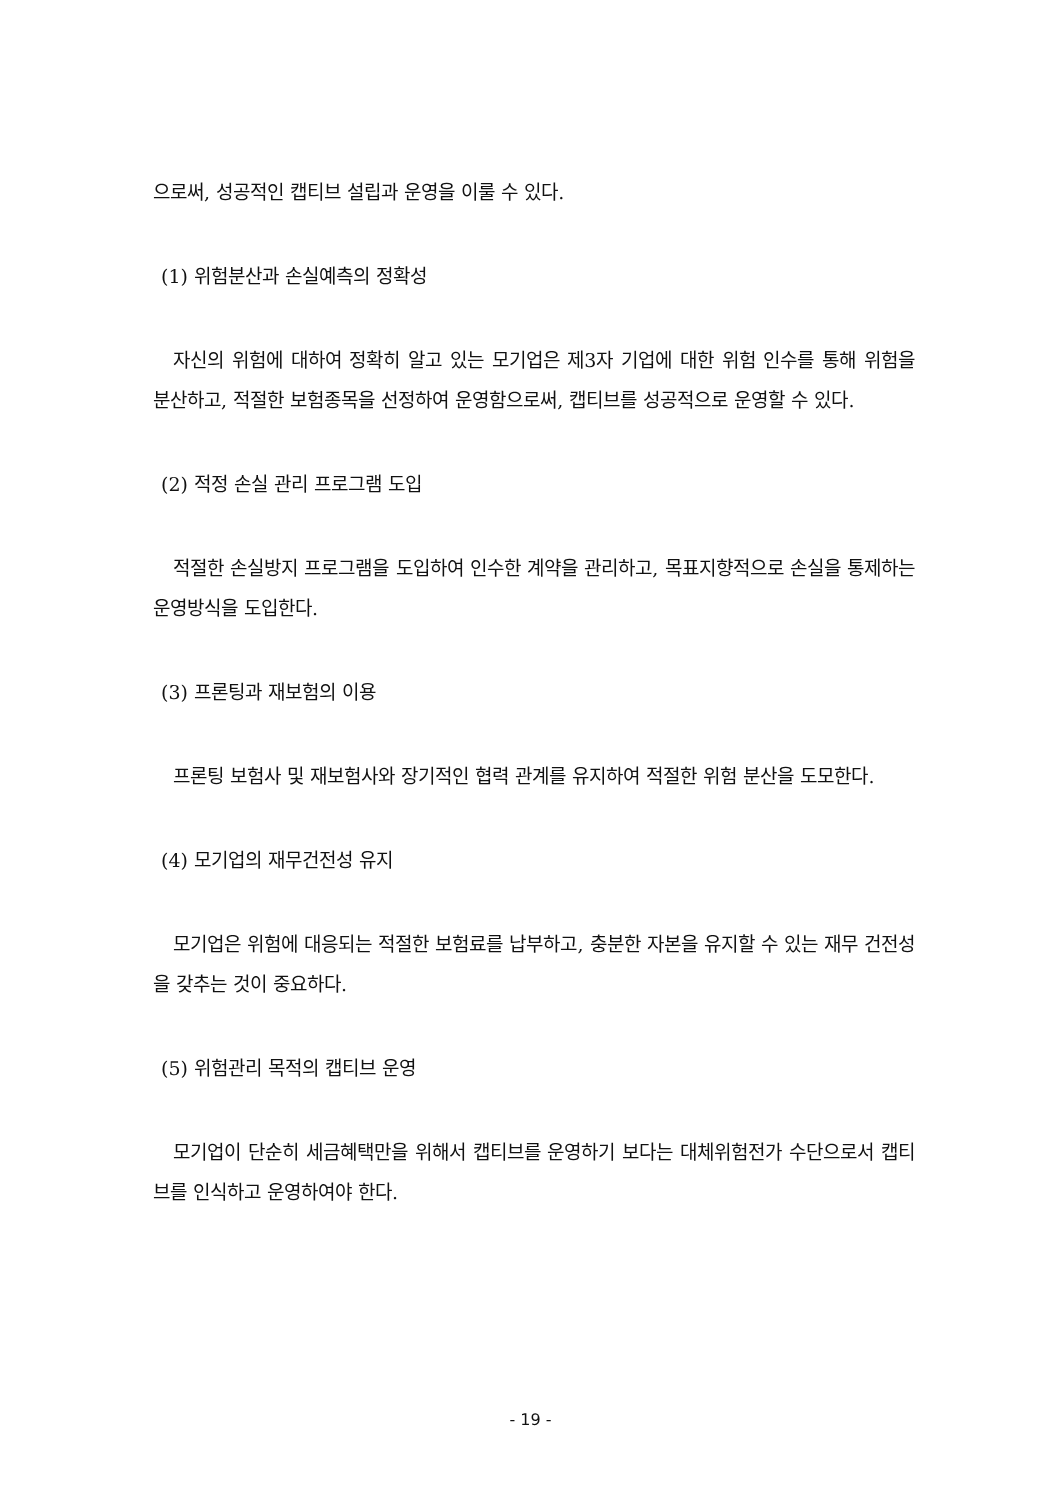으로써, 성공적인 캡티브 설립과 운영을 이룰 수 있다.
(1) 위험분산과 손실예측의 정확성
자신의 위험에 대하여 정확히 알고 있는 모기업은 제3자 기업에 대한 위험 인수를 통해 위험을 분산하고, 적절한 보험종목을 선정하여 운영함으로써, 캡티브를 성공적으로 운영할 수 있다.
(2) 적정 손실 관리 프로그램 도입
적절한 손실방지 프로그램을 도입하여 인수한 계약을 관리하고, 목표지향적으로 손실을 통제하는 운영방식을 도입한다.
(3) 프론팅과 재보험의 이용
프론팅 보험사 및 재보험사와 장기적인 협력 관계를 유지하여 적절한 위험 분산을 도모한다.
(4) 모기업의 재무건전성 유지
모기업은 위험에 대응되는 적절한 보험료를 납부하고, 충분한 자본을 유지할 수 있는 재무 건전성을 갖추는 것이 중요하다.
(5) 위험관리 목적의 캡티브 운영
모기업이 단순히 세금혜택만을 위해서 캡티브를 운영하기 보다는 대체위험전가 수단으로서 캡티브를 인식하고 운영하여야 한다.
- 19 -